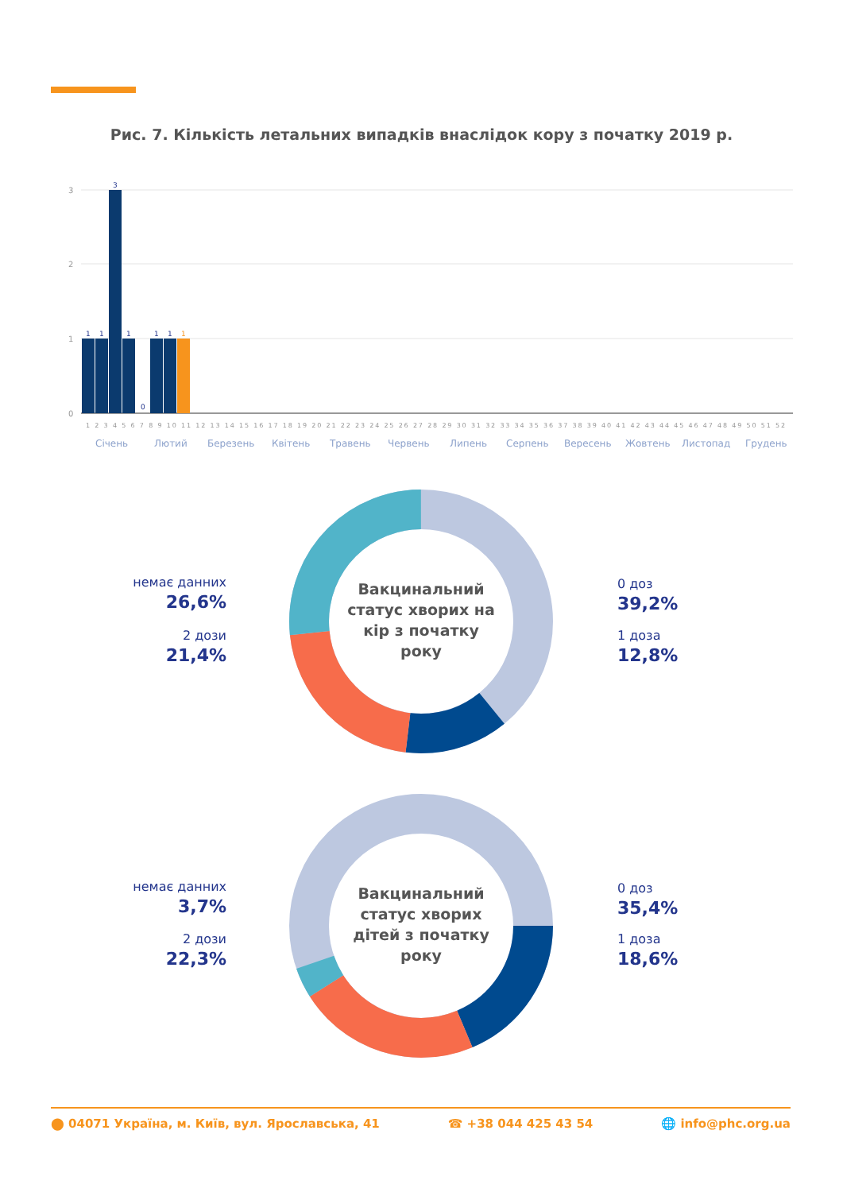Рис. 7. Кількість летальних випадків внаслідок кору з початку 2019 р.
3
2
1
0
1
1
3
1
0
1
1
1
1 2 3 4 5 6 7 8 9 10 11 12 13 14 15 16 17 18 19 20 21 22 23 24 25 26 27 28 29 30 31 32 33 34 35 36 37 38 39 40 41 42 43 44 45 46 47 48 49 50 51 52
Січень
Лютий
Березень
Квітень
Травень
Червень
Липень
Серпень
Вересень
Жовтень
Листопад
Грудень
Вакцинальний статус хворих на кір з початку року
немає данних
26,6%
2 дози
21,4%
0 доз
39,2%
1 доза
12,8%
Вакцинальний статус хворих дітей з початку року
немає данних
3,7%
2 дози
22,3%
0 доз
35,4%
1 доза
18,6%
⬤ 04071 Україна, м. Київ, вул. Ярославська, 41 ☎ +38 044 425 43 54 🌐 info@phc.org.ua